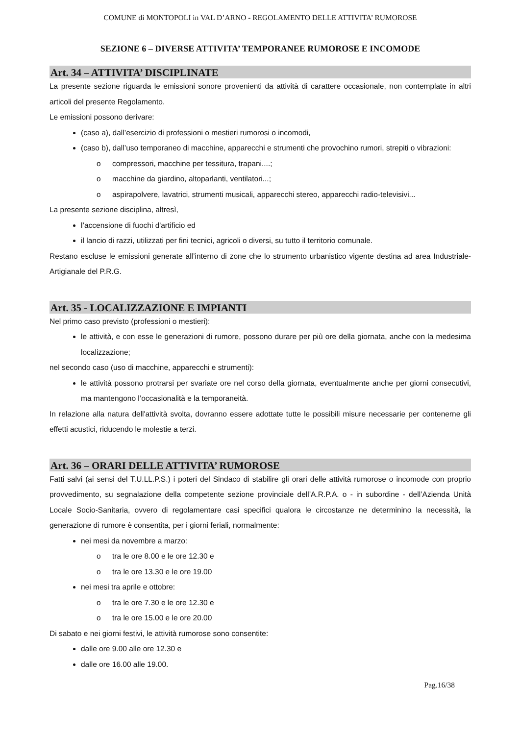COMUNE di MONTOPOLI in VAL D’ARNO - REGOLAMENTO DELLE ATTIVITA’ RUMOROSE
SEZIONE 6 – DIVERSE ATTIVITA’ TEMPORANEE RUMOROSE E INCOMODE
Art. 34 – ATTIVITA’ DISCIPLINATE
La presente sezione riguarda le emissioni sonore provenienti da attività di carattere occasionale, non contemplate in altri articoli del presente Regolamento.
Le emissioni possono derivare:
(caso a), dall’esercizio di professioni o mestieri rumorosi o incomodi,
(caso b), dall’uso temporaneo di macchine, apparecchi e strumenti che provochino rumori, strepiti o vibrazioni:
o compressori, macchine per tessitura, trapani....;
o macchine da giardino, altoparlanti, ventilatori...;
o aspirapolvere, lavatrici, strumenti musicali, apparecchi stereo, apparecchi radio-televisivi...
La presente sezione disciplina, altresì,
l’accensione di fuochi d'artificio ed
il lancio di razzi, utilizzati per fini tecnici, agricoli o diversi, su tutto il territorio comunale.
Restano escluse le emissioni generate all’interno di zone che lo strumento urbanistico vigente destina ad area Industriale-Artigianale del P.R.G.
Art. 35 - LOCALIZZAZIONE E IMPIANTI
Nel primo caso previsto (professioni o mestieri):
le attività, e con esse le generazioni di rumore, possono durare per più ore della giornata, anche con la medesima localizzazione;
nel secondo caso (uso di macchine, apparecchi e strumenti):
le attività possono protrarsi per svariate ore nel corso della giornata, eventualmente anche per giorni consecutivi, ma mantengono l’occasionalità e la temporaneità.
In relazione alla natura dell'attività svolta, dovranno essere adottate tutte le possibili misure necessarie per contenerne gli effetti acustici, riducendo le molestie a terzi.
Art. 36 – ORARI DELLE ATTIVITA’ RUMOROSE
Fatti salvi (ai sensi del T.U.LL.P.S.) i poteri del Sindaco di stabilire gli orari delle attività rumorose o incomode con proprio provvedimento, su segnalazione della competente sezione provinciale dell’A.R.P.A. o - in subordine - dell’Azienda Unità Locale Socio-Sanitaria, ovvero di regolamentare casi specifici qualora le circostanze ne determinino la necessità, la generazione di rumore è consentita, per i giorni feriali, normalmente:
nei mesi da novembre a marzo:
o tra le ore 8.00 e le ore 12.30 e
o tra le ore 13.30 e le ore 19.00
nei mesi tra aprile e ottobre:
o tra le ore 7.30 e le ore 12.30 e
o tra le ore 15.00 e le ore 20.00
Di sabato e nei giorni festivi, le attività rumorose sono consentite:
dalle ore 9.00 alle ore 12.30 e
dalle ore 16.00 alle 19.00.
Pag.16/38